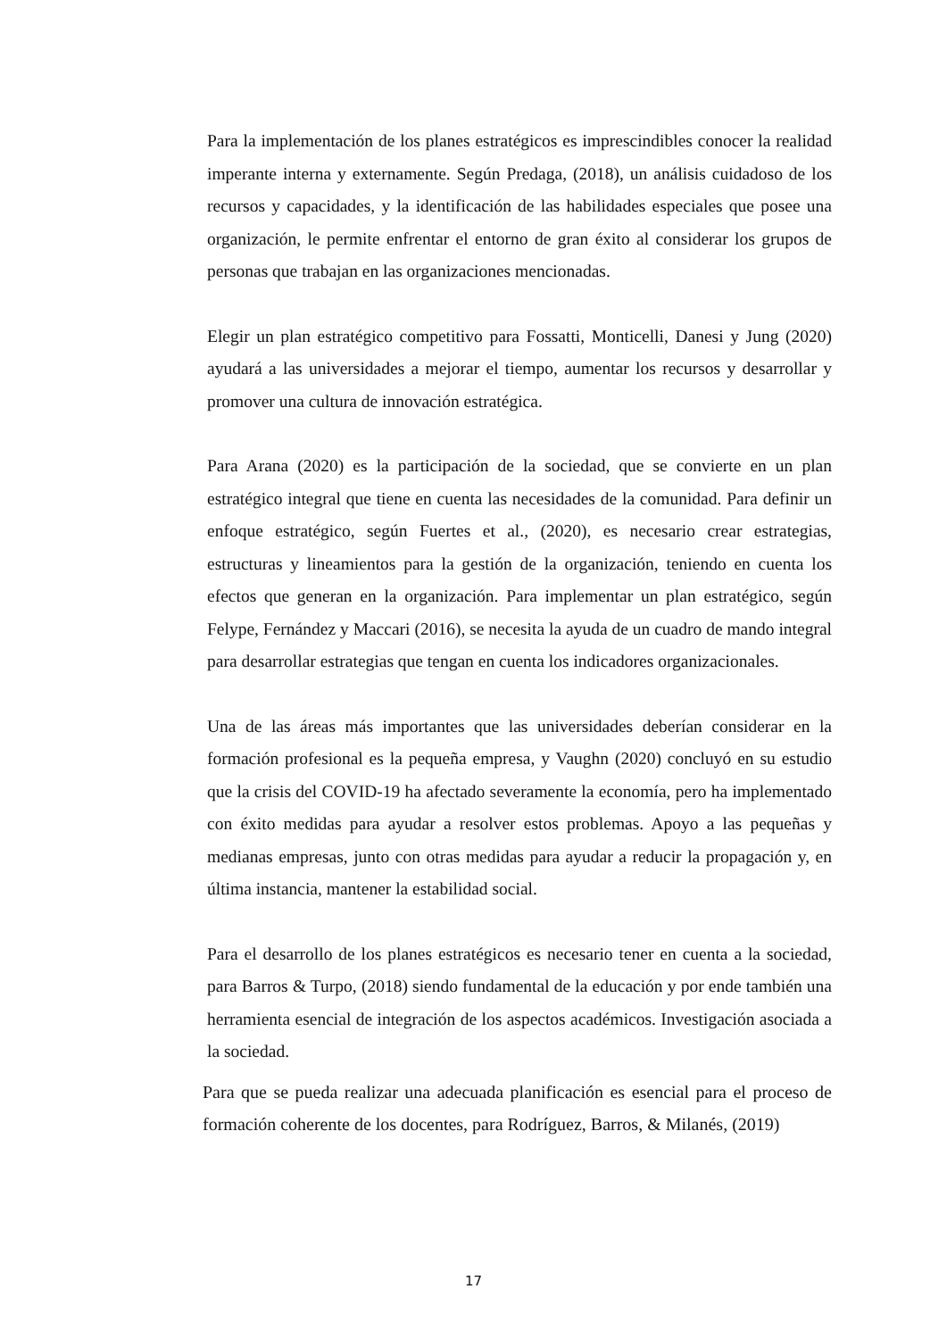Para la implementación de los planes estratégicos es imprescindibles conocer la realidad imperante interna y externamente. Según Predaga, (2018), un análisis cuidadoso de los recursos y capacidades, y la identificación de las habilidades especiales que posee una organización, le permite enfrentar el entorno de gran éxito al considerar los grupos de personas que trabajan en las organizaciones mencionadas.
Elegir un plan estratégico competitivo para Fossatti, Monticelli, Danesi y Jung (2020) ayudará a las universidades a mejorar el tiempo, aumentar los recursos y desarrollar y promover una cultura de innovación estratégica.
Para Arana (2020) es la participación de la sociedad, que se convierte en un plan estratégico integral que tiene en cuenta las necesidades de la comunidad. Para definir un enfoque estratégico, según Fuertes et al., (2020), es necesario crear estrategias, estructuras y lineamientos para la gestión de la organización, teniendo en cuenta los efectos que generan en la organización. Para implementar un plan estratégico, según Felype, Fernández y Maccari (2016), se necesita la ayuda de un cuadro de mando integral para desarrollar estrategias que tengan en cuenta los indicadores organizacionales.
Una de las áreas más importantes que las universidades deberían considerar en la formación profesional es la pequeña empresa, y Vaughn (2020) concluyó en su estudio que la crisis del COVID-19 ha afectado severamente la economía, pero ha implementado con éxito medidas para ayudar a resolver estos problemas. Apoyo a las pequeñas y medianas empresas, junto con otras medidas para ayudar a reducir la propagación y, en última instancia, mantener la estabilidad social.
Para el desarrollo de los planes estratégicos es necesario tener en cuenta a la sociedad, para Barros & Turpo, (2018) siendo fundamental de la educación y por ende también una herramienta esencial de integración de los aspectos académicos. Investigación asociada a la sociedad.
Para que se pueda realizar una adecuada planificación es esencial para el proceso de formación coherente de los docentes, para Rodríguez, Barros, & Milanés, (2019)
17